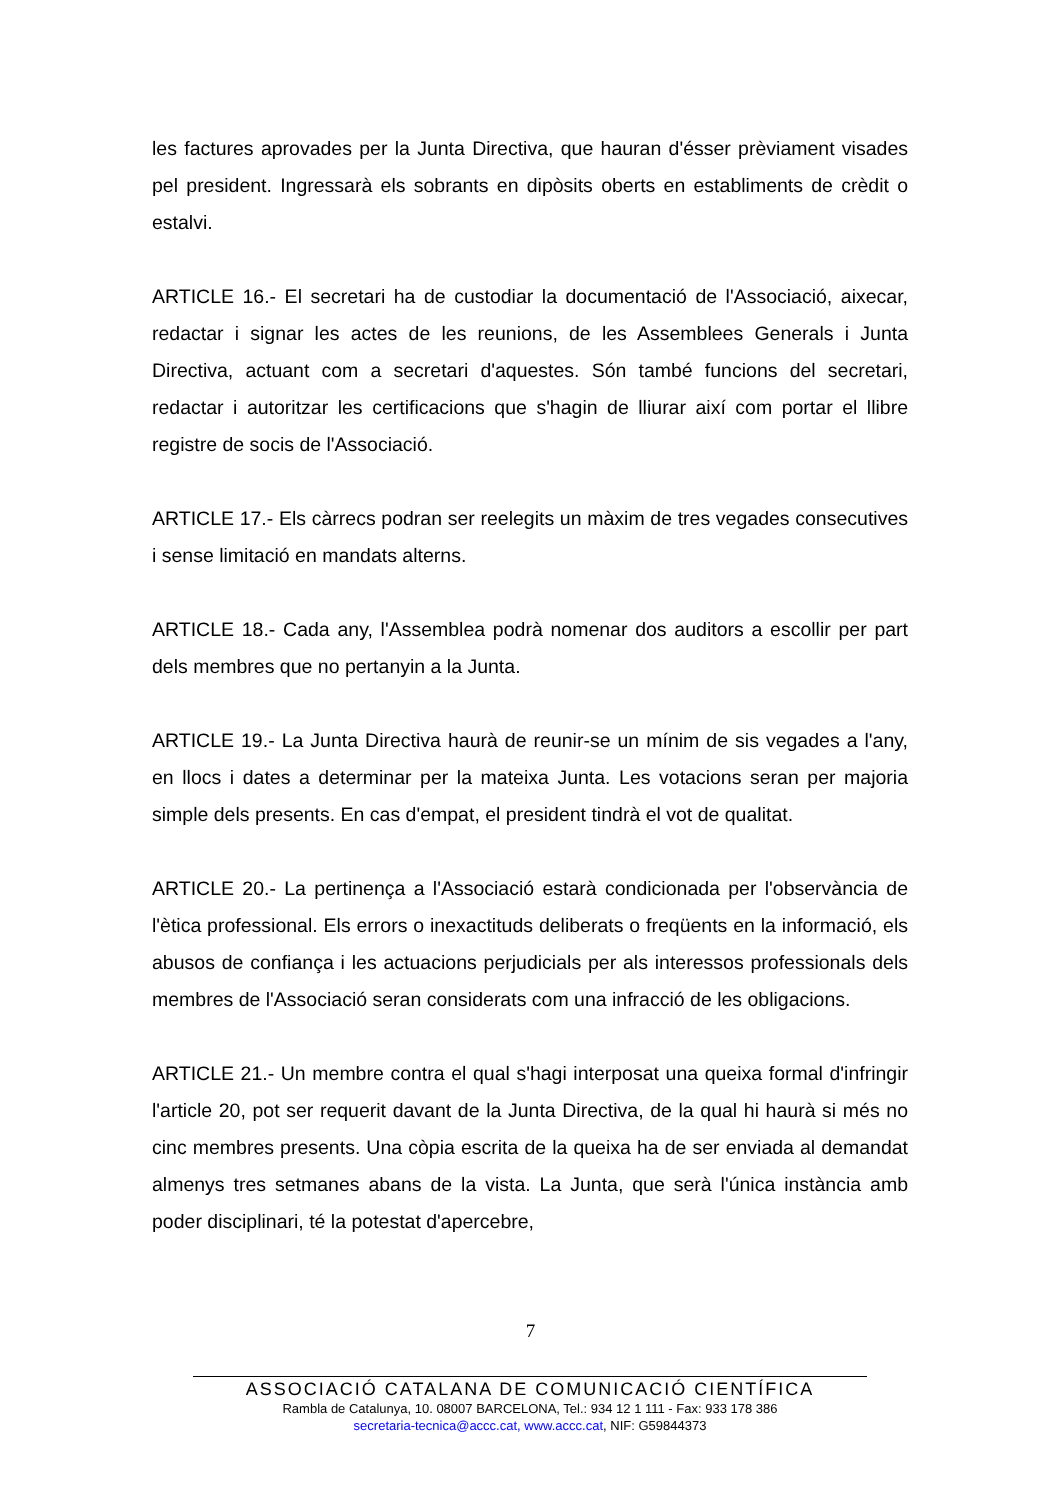les factures aprovades per la Junta Directiva, que hauran d'ésser prèviament visades pel president. Ingressarà els sobrants en dipòsits oberts en establiments de crèdit o estalvi.
ARTICLE 16.- El secretari ha de custodiar la documentació de l'Associació, aixecar, redactar i signar les actes de les reunions, de les Assemblees Generals i Junta Directiva, actuant com a secretari d'aquestes. Són també funcions del secretari, redactar i autoritzar les certificacions que s'hagin de lliurar així com portar el llibre registre de socis de l'Associació.
ARTICLE 17.- Els càrrecs podran ser reelegits un màxim de tres vegades consecutives i sense limitació en mandats alterns.
ARTICLE 18.- Cada any, l'Assemblea podrà nomenar dos auditors a escollir per part dels membres que no pertanyin a la Junta.
ARTICLE 19.- La Junta Directiva haurà de reunir-se un mínim de sis vegades a l'any, en llocs i dates a determinar per la mateixa Junta. Les votacions seran per majoria simple dels presents. En cas d'empat, el president tindrà el vot de qualitat.
ARTICLE 20.- La pertinença a l'Associació estarà condicionada per l'observància de l'ètica professional. Els errors o inexactituds deliberats o freqüents en la informació, els abusos de confiança i les actuacions perjudicials per als interessos professionals dels membres de l'Associació seran considerats com una infracció de les obligacions.
ARTICLE 21.- Un membre contra el qual s'hagi interposat una queixa formal d'infringir l'article 20, pot ser requerit davant de la Junta Directiva, de la qual hi haurà si més no cinc membres presents. Una còpia escrita de la queixa ha de ser enviada al demandat almenys tres setmanes abans de la vista. La Junta, que serà l'única instància amb poder disciplinari, té la potestat d'apercebre,
7
ASSOCIACIÓ CATALANA DE COMUNICACIÓ CIENTÍFICA
Rambla de Catalunya, 10. 08007 BARCELONA, Tel.: 934 12 1 111 - Fax: 933 178 386
secretaria-tecnica@accc.cat, www.accc.cat, NIF: G59844373